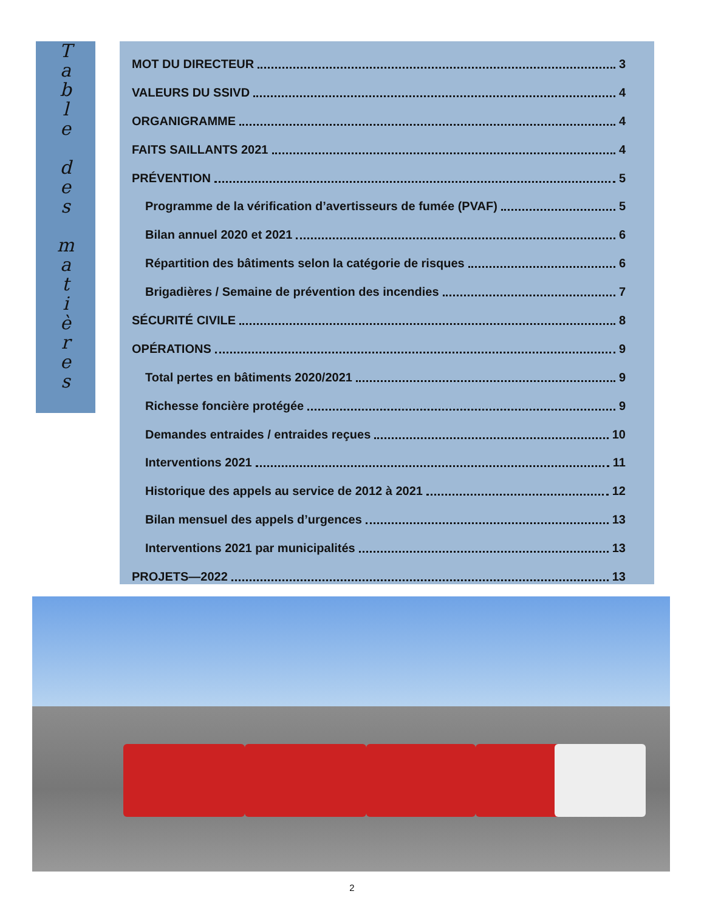Table
des
matières
MOT DU DIRECTEUR 3
VALEURS DU SSIVD 4
ORGANIGRAMME 4
FAITS SAILLANTS 2021 4
PRÉVENTION 5
Programme de la vérification d’avertisseurs de fumée (PVAF) 5
Bilan annuel 2020 et 2021 6
Répartition des bâtiments selon la catégorie de risques 6
Brigadières / Semaine de prévention des incendies 7
SÉCURITÉ CIVILE 8
OPÉRATIONS 9
Total pertes en bâtiments 2020/2021 9
Richesse foncière protégée 9
Demandes entraides / entraides reçues 10
Interventions 2021 11
Historique des appels au service de 2012 à 2021 12
Bilan mensuel des appels d’urgences 13
Interventions 2021 par municipalités 13
PROJETS—2022 13
2